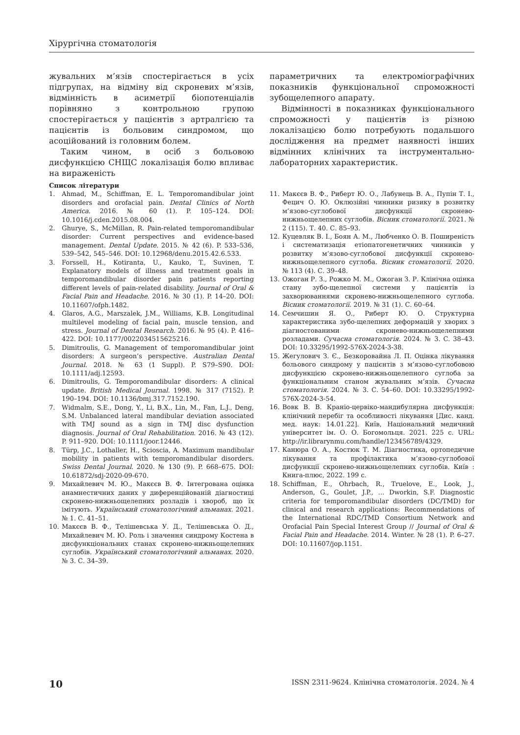Хірургічна стоматологія
жувальних м’язів спостерігається в усіх підгрупах, на відміну від скроневих м’язів, відмінність в асиметрії біопотенціалів порівняно з контрольною групою спостерігається у пацієнтів з артралгією та пацієнтів із больовим синдромом, що асоційований із головним болем.
Таким чином, в осіб з больовою дисфункцією СНЩС локалізація болю впливає на вираженість
параметричних та електроміографічних показників функціональної спроможності зубощелепного апарату.
Відмінності в показниках функціонального спроможності у пацієнтів із різною локалізацією болю потребують подальшого дослідження на предмет наявності інших відмінних клінічних та інструментально-лабораторних характеристик.
Список літератури
1. Ahmad, M., Schiffman, E. L. Temporomandibular joint disorders and orofacial pain. Dental Clinics of North America. 2016. № 60 (1). P. 105–124. DOI: 10.1016/j.cden.2015.08.004.
2. Ghurye, S., McMillan, R. Pain-related temporomandibular disorder: Current perspectives and evidence-based management. Dental Update. 2015. № 42 (6). P. 533–536, 539–542, 545–546. DOI: 10.12968/denu.2015.42.6.533.
3. Forssell, H., Kotiranta, U., Kauko, T., Suvinen, T. Explanatory models of illness and treatment goals in temporomandibular disorder pain patients reporting different levels of pain-related disability. Journal of Oral & Facial Pain and Headache. 2016. № 30 (1). P. 14–20. DOI: 10.11607/ofph.1482.
4. Glaros, A.G., Marszalek, J.M., Williams, K.B. Longitudinal multilevel modeling of facial pain, muscle tension, and stress. Journal of Dental Research. 2016. № 95 (4). P. 416–422. DOI: 10.1177/0022034515625216.
5. Dimitroulis, G. Management of temporomandibular joint disorders: A surgeon’s perspective. Australian Dental Journal. 2018. № 63 (1 Suppl). P. S79–S90. DOI: 10.1111/adj.12593.
6. Dimitroulis, G. Temporomandibular disorders: A clinical update. British Medical Journal. 1998. № 317 (7152). P. 190–194. DOI: 10.1136/bmj.317.7152.190.
7. Widmalm, S.E., Dong, Y., Li, B.X., Lin, M., Fan, L.J., Deng, S.M. Unbalanced lateral mandibular deviation associated with TMJ sound as a sign in TMJ disc dysfunction diagnosis. Journal of Oral Rehabilitation. 2016. № 43 (12). P. 911–920. DOI: 10.1111/joor.12446.
8. Türp, J.C., Lothaller, H., Scioscia, A. Maximum mandibular mobility in patients with temporomandibular disorders. Swiss Dental Journal. 2020. № 130 (9). P. 668–675. DOI: 10.61872/sdj-2020-09-670.
9. Михайлевич М. Ю., Макєєв В. Ф. Інтегрована оцінка анамнестичних даних у диференційованій діагностиці скронево-нижньощелепних розладів і хвороб, що їх імітують. Український стоматологічний альманах. 2021. № 1. С. 41–51.
10. Макєєв В. Ф., Телішевська У. Д., Телішевська О. Д., Михайлевич М. Ю. Роль і значення синдрому Костена в дисфункціональних станах скронево-нижньощелепних суглобів. Український стоматологічний альманах. 2020. № 3. С. 34–39.
11. Макєєв В. Ф., Риберт Ю. О., Лабунець В. А., Пупін Т. І., Фецич О. Ю. Оклюзійні чинники ризику в розвитку м’язово-суглобової дисфункції скронево-нижньощелепних суглобів. Вісник стоматології. 2021. № 2 (115). Т. 40. С. 85–93.
12. Куцевляк В. І., Боян А. М., Любченко О. В. Поширеність і систематизація етіопатогенетичних чинників у розвитку м’язово-суглобової дисфункції скронево-нижньощелепного суглоба. Вісник стоматології. 2020. № 113 (4). С. 39–48.
13. Ожоган Р. З., Рожко М. М., Ожоган З. Р. Клінічна оцінка стану зубо-щелепної системи у пацієнтів із захворюваннями скронево-нижньощелепного суглоба. Вісник стоматології. 2019. № 31 (1). С. 60–64.
14. Семчишин Я. О., Риберт Ю. О. Структурна характеристика зубо-щелепних деформацій у хворих з діагностованими скронево-нижньощелепними розладами. Сучасна стоматологія. 2024. № 3. С. 38–43. DOI: 10.33295/1992-576X-2024-3-38.
15. Жегулович З. Є., Безкоровайна Л. П. Оцінка лікування больового синдрому у пацієнтів з м’язово-суглобовою дисфункцією скронево-нижньощелепного суглоба за функціональним станом жувальних м’язів. Сучасна стоматологія. 2024. № 3. С. 54–60. DOI: 10.33295/1992-576X-2024-3-54.
16. Вовк В. В. Краніо-цервіко-мандибулярна дисфункція: клінічний перебіг та особливості лікування [Дис. канд. мед. наук: 14.01.22]. Київ, Національний медичний університет ім. О. О. Богомольця. 2021. 225 с. URL: http://ir.librarynmu.com/handle/123456789/4329.
17. Канюра О. А., Костюк Т. М. Діагностика, ортопедичне лікування та профілактика м’язово-суглобової дисфункції скронево-нижньощелепних суглобів. Київ : Книга-плюс, 2022. 199 с.
18. Schiffman, E., Ohrbach, R., Truelove, E., Look, J., Anderson, G., Goulet, J.P., ... Dworkin, S.F. Diagnostic criteria for temporomandibular disorders (DC/TMD) for clinical and research applications: Recommendations of the International RDC/TMD Consortium Network and Orofacial Pain Special Interest Group // Journal of Oral & Facial Pain and Headache. 2014. Winter. № 28 (1). P. 6–27. DOI: 10.11607/jop.1151.
10 ISSN 2311-9624. Клінічна стоматологія. 2024. № 4